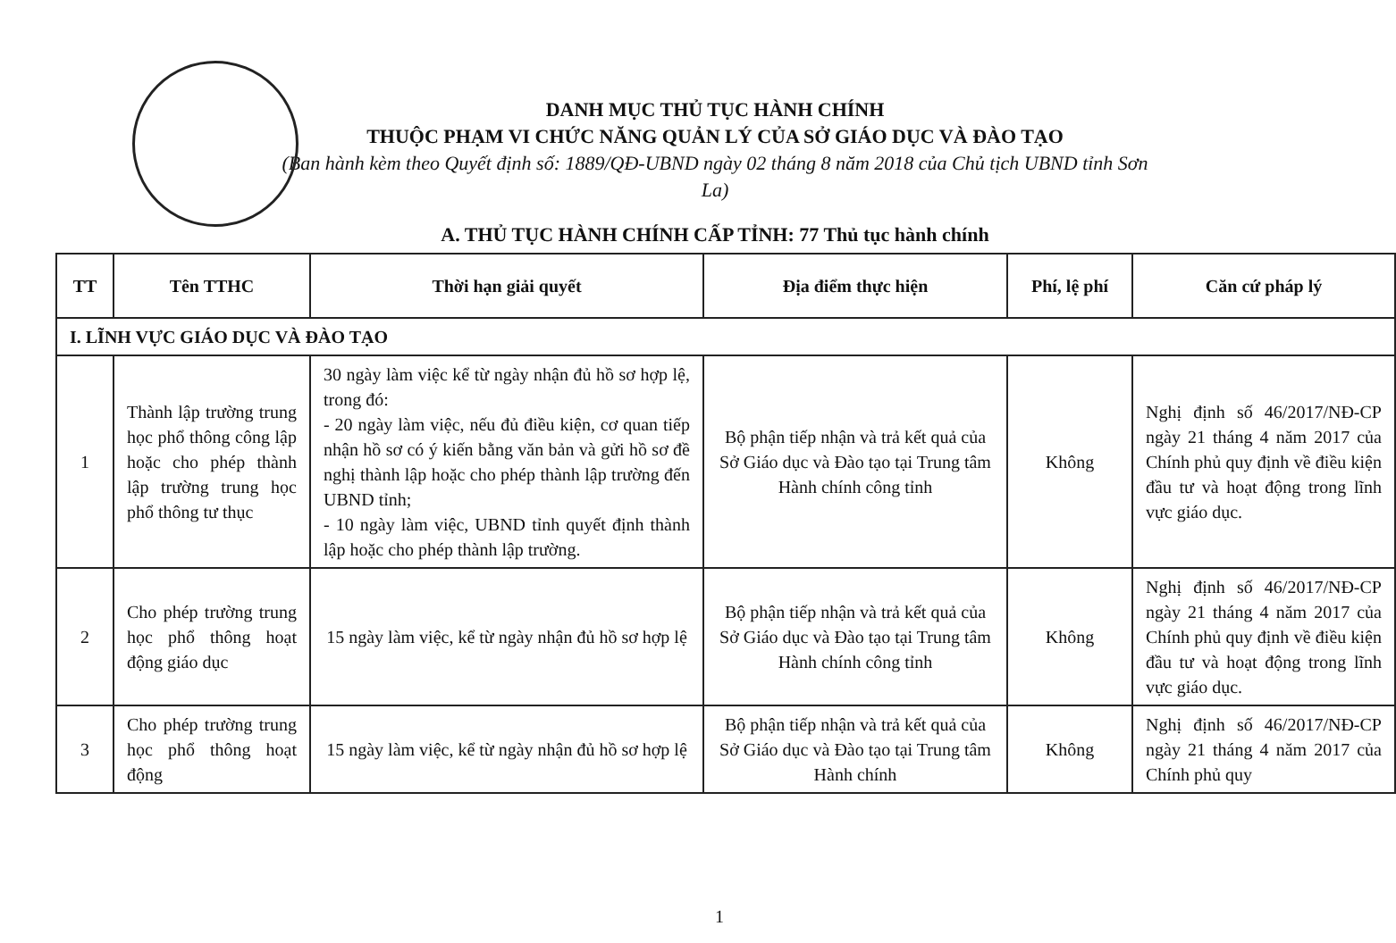DANH MỤC THỦ TỤC HÀNH CHÍNH
THUỘC PHẠM VI CHỨC NĂNG QUẢN LÝ CỦA SỞ GIÁO DỤC VÀ ĐÀO TẠO
(Ban hành kèm theo Quyết định số: 1889/QĐ-UBND ngày 02 tháng 8 năm 2018 của Chủ tịch UBND tỉnh Sơn La)
A. THỦ TỤC HÀNH CHÍNH CẤP TỈNH: 77 Thủ tục hành chính
| TT | Tên TTHC | Thời hạn giải quyết | Địa điểm thực hiện | Phí, lệ phí | Căn cứ pháp lý |
| --- | --- | --- | --- | --- | --- |
| I. LĨNH VỰC GIÁO DỤC VÀ ĐÀO TẠO | | | | | |
| 1 | Thành lập trường trung học phổ thông công lập hoặc cho phép thành lập trường trung học phổ thông tư thục | 30 ngày làm việc kể từ ngày nhận đủ hồ sơ hợp lệ, trong đó: - 20 ngày làm việc, nếu đủ điều kiện, cơ quan tiếp nhận hồ sơ có ý kiến bằng văn bản và gửi hồ sơ đề nghị thành lập hoặc cho phép thành lập trường đến UBND tỉnh; - 10 ngày làm việc, UBND tỉnh quyết định thành lập hoặc cho phép thành lập trường. | Bộ phận tiếp nhận và trả kết quả của Sở Giáo dục và Đào tạo tại Trung tâm Hành chính công tỉnh | Không | Nghị định số 46/2017/NĐ-CP ngày 21 tháng 4 năm 2017 của Chính phủ quy định về điều kiện đầu tư và hoạt động trong lĩnh vực giáo dục. |
| 2 | Cho phép trường trung học phổ thông hoạt động giáo dục | 15 ngày làm việc, kể từ ngày nhận đủ hồ sơ hợp lệ | Bộ phận tiếp nhận và trả kết quả của Sở Giáo dục và Đào tạo tại Trung tâm Hành chính công tỉnh | Không | Nghị định số 46/2017/NĐ-CP ngày 21 tháng 4 năm 2017 của Chính phủ quy định về điều kiện đầu tư và hoạt động trong lĩnh vực giáo dục. |
| 3 | Cho phép trường trung học phổ thông hoạt động | 15 ngày làm việc, kể từ ngày nhận đủ hồ sơ hợp lệ | Bộ phận tiếp nhận và trả kết quả của Sở Giáo dục và Đào tạo tại Trung tâm Hành chính | Không | Nghị định số 46/2017/NĐ-CP ngày 21 tháng 4 năm 2017 của Chính phủ quy |
1